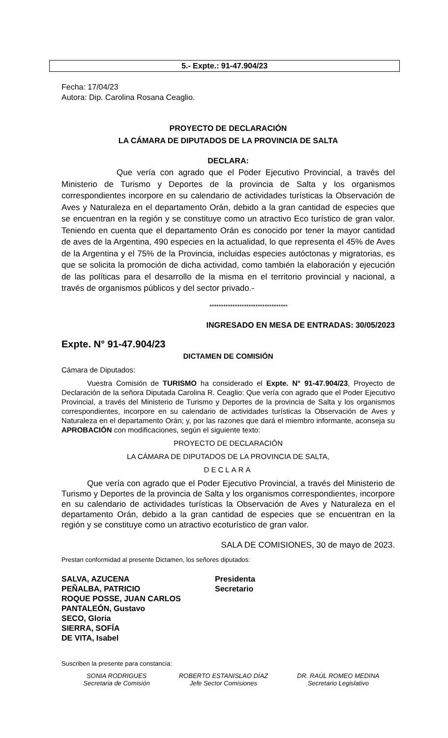5.- Expte.: 91-47.904/23
Fecha: 17/04/23
Autora: Dip. Carolina Rosana Ceaglio.
PROYECTO DE DECLARACIÓN
LA CÁMARA DE DIPUTADOS DE LA PROVINCIA DE SALTA
DECLARA:
Que vería con agrado que el Poder Ejecutivo Provincial, a través del Ministerio de Turismo y Deportes de la provincia de Salta y los organismos correspondientes incorpore en su calendario de actividades turísticas la Observación de Aves y Naturaleza en el departamento Orán, debido a la gran cantidad de especies que se encuentran en la región y se constituye como un atractivo Eco turístico de gran valor. Teniendo en cuenta que el departamento Orán es conocido por tener la mayor cantidad de aves de la Argentina, 490 especies en la actualidad, lo que representa el 45% de Aves de la Argentina y el 75% de la Provincia, incluidas especies autóctonas y migratorias, es que se solicita la promoción de dicha actividad, como también la elaboración y ejecución de las políticas para el desarrollo de la misma en el territorio provincial y nacional, a través de organismos públicos y del sector privado.-
**********************************
INGRESADO EN MESA DE ENTRADAS: 30/05/2023
Expte. N° 91-47.904/23
DICTAMEN DE COMISIÓN
Cámara de Diputados:
Vuestra Comisión de TURISMO ha considerado el Expte. N° 91-47.904/23, Proyecto de Declaración de la señora Diputada Carolina R. Ceaglio: Que vería con agrado que el Poder Ejecutivo Provincial, a través del Ministerio de Turismo y Deportes de la provincia de Salta y los organismos correspondientes, incorpore en su calendario de actividades turísticas la Observación de Aves y Naturaleza en el departamento Orán; y, por las razones que dará el miembro informante, aconseja su APROBACIÓN con modificaciones, según el siguiente texto:
PROYECTO DE DECLARACIÓN
LA CÁMARA DE DIPUTADOS DE LA PROVINCIA DE SALTA,
DECLARA
Que vería con agrado que el Poder Ejecutivo Provincial, a través del Ministerio de Turismo y Deportes de la provincia de Salta y los organismos correspondientes, incorpore en su calendario de actividades turísticas la Observación de Aves y Naturaleza en el departamento Orán, debido a la gran cantidad de especies que se encuentran en la región y se constituye como un atractivo ecoturístico de gran valor.
SALA DE COMISIONES, 30 de mayo de 2023.
Prestan conformidad al presente Dictamen, los señores diputados:
SALVA, AZUCENA
PEÑALBA, PATRICIO
ROQUE POSSE, JUAN CARLOS
PANTALEÓN, Gustavo
SECO, Gloria
SIERRA, SOFÍA
DE VITA, Isabel
Presidenta
Secretario
Suscriben la presente para constancia:
SONIA RODRIGUES
Secretaria de Comisión
ROBERTO ESTANISLAO DÍAZ
Jefe Sector Comisiones
DR. RAÙL ROMEO MEDINA
Secretario Legislativo